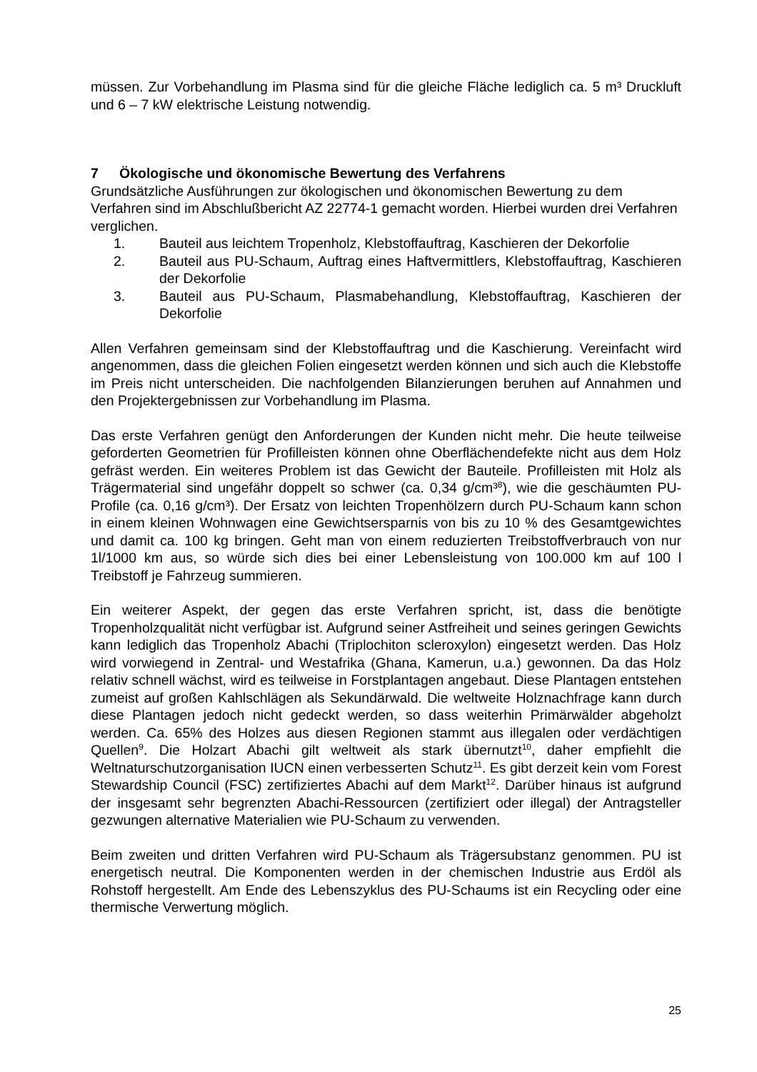müssen. Zur Vorbehandlung im Plasma sind für die gleiche Fläche lediglich ca. 5 m³ Druckluft und 6 – 7 kW elektrische Leistung notwendig.
7 Ökologische und ökonomische Bewertung des Verfahrens
Grundsätzliche Ausführungen zur ökologischen und ökonomischen Bewertung zu dem Verfahren sind im Abschlußbericht AZ 22774-1 gemacht worden. Hierbei wurden drei Verfahren verglichen.
1. Bauteil aus leichtem Tropenholz, Klebstoffauftrag, Kaschieren der Dekorfolie
2. Bauteil aus PU-Schaum, Auftrag eines Haftvermittlers, Klebstoffauftrag, Kaschieren der Dekorfolie
3. Bauteil aus PU-Schaum, Plasmabehandlung, Klebstoffauftrag, Kaschieren der Dekorfolie
Allen Verfahren gemeinsam sind der Klebstoffauftrag und die Kaschierung. Vereinfacht wird angenommen, dass die gleichen Folien eingesetzt werden können und sich auch die Klebstoffe im Preis nicht unterscheiden. Die nachfolgenden Bilanzierungen beruhen auf Annahmen und den Projektergebnissen zur Vorbehandlung im Plasma.
Das erste Verfahren genügt den Anforderungen der Kunden nicht mehr. Die heute teilweise geforderten Geometrien für Profilleisten können ohne Oberflächendefekte nicht aus dem Holz gefräst werden. Ein weiteres Problem ist das Gewicht der Bauteile. Profilleisten mit Holz als Trägermaterial sind ungefähr doppelt so schwer (ca. 0,34 g/cm³<sup>8</sup>), wie die geschäumten PU-Profile (ca. 0,16 g/cm³). Der Ersatz von leichten Tropenhölzern durch PU-Schaum kann schon in einem kleinen Wohnwagen eine Gewichtsersparnis von bis zu 10 % des Gesamtgewichtes und damit ca. 100 kg bringen. Geht man von einem reduzierten Treibstoffverbrauch von nur 1l/1000 km aus, so würde sich dies bei einer Lebensleistung von 100.000 km auf 100 l Treibstoff je Fahrzeug summieren.
Ein weiterer Aspekt, der gegen das erste Verfahren spricht, ist, dass die benötigte Tropenholzqualität nicht verfügbar ist. Aufgrund seiner Astfreiheit und seines geringen Gewichts kann lediglich das Tropenholz Abachi (Triplochiton scleroxylon) eingesetzt werden. Das Holz wird vorwiegend in Zentral- und Westafrika (Ghana, Kamerun, u.a.) gewonnen. Da das Holz relativ schnell wächst, wird es teilweise in Forstplantagen angebaut. Diese Plantagen entstehen zumeist auf großen Kahlschlägen als Sekundärwald. Die weltweite Holznachfrage kann durch diese Plantagen jedoch nicht gedeckt werden, so dass weiterhin Primärwälder abgeholzt werden. Ca. 65% des Holzes aus diesen Regionen stammt aus illegalen oder verdächtigen Quellen<sup>9</sup>. Die Holzart Abachi gilt weltweit als stark übernutzt<sup>10</sup>, daher empfiehlt die Weltnaturschutzorganisation IUCN einen verbesserten Schutz<sup>11</sup>. Es gibt derzeit kein vom Forest Stewardship Council (FSC) zertifiziertes Abachi auf dem Markt<sup>12</sup>. Darüber hinaus ist aufgrund der insgesamt sehr begrenzten Abachi-Ressourcen (zertifiziert oder illegal) der Antragsteller gezwungen alternative Materialien wie PU-Schaum zu verwenden.
Beim zweiten und dritten Verfahren wird PU-Schaum als Trägersubstanz genommen. PU ist energetisch neutral. Die Komponenten werden in der chemischen Industrie aus Erdöl als Rohstoff hergestellt. Am Ende des Lebenszyklus des PU-Schaums ist ein Recycling oder eine thermische Verwertung möglich.
25